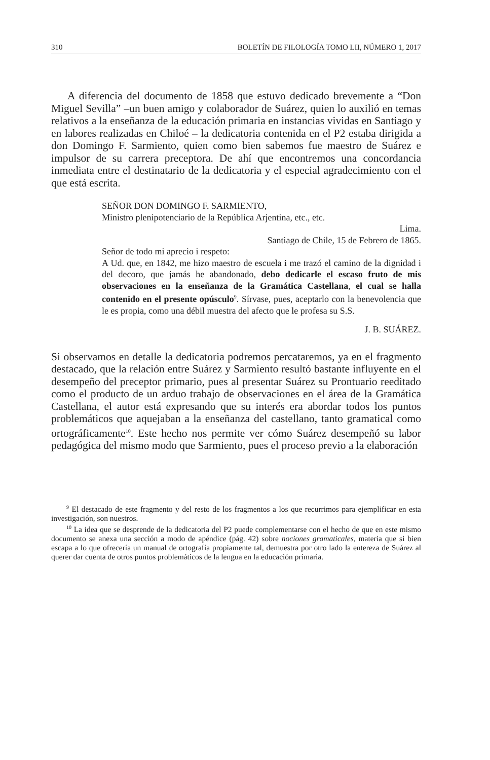310 BOLETÍN DE FILOLOGÍA TOMO LII, NÚMERO 1, 2017
A diferencia del documento de 1858 que estuvo dedicado brevemente a “Don Miguel Sevilla” –un buen amigo y colaborador de Suárez, quien lo auxilió en temas relativos a la enseñanza de la educación primaria en instancias vividas en Santiago y en labores realizadas en Chiloé – la dedicatoria contenida en el P2 estaba dirigida a don Domingo F. Sarmiento, quien como bien sabemos fue maestro de Suárez e impulsor de su carrera preceptora. De ahí que encontremos una concordancia inmediata entre el destinatario de la dedicatoria y el especial agradecimiento con el que está escrita.
SEÑOR DON DOMINGO F. SARMIENTO,
Ministro plenipotenciario de la República Arjentina, etc., etc.
Lima.
Santiago de Chile, 15 de Febrero de 1865.
Señor de todo mi aprecio i respeto:
A Ud. que, en 1842, me hizo maestro de escuela i me trazó el camino de la dignidad i del decoro, que jamás he abandonado, debo dedicarle el escaso fruto de mis observaciones en la enseñanza de la Gramática Castellana, el cual se halla contenido en el presente opúsculo<sup>9</sup>. Sírvase, pues, aceptarlo con la benevolencia que le es propia, como una débil muestra del afecto que le profesa su S.S.
J. B. SUÁREZ.
Si observamos en detalle la dedicatoria podremos percataremos, ya en el fragmento destacado, que la relación entre Suárez y Sarmiento resultó bastante influyente en el desempeño del preceptor primario, pues al presentar Suárez su Prontuario reeditado como el producto de un arduo trabajo de observaciones en el área de la Gramática Castellana, el autor está expresando que su interés era abordar todos los puntos problemáticos que aquejaban a la enseñanza del castellano, tanto gramatical como ortográficamente<sup>10</sup>. Este hecho nos permite ver cómo Suárez desempeñó su labor pedagógica del mismo modo que Sarmiento, pues el proceso previo a la elaboración
<sup>9</sup> El destacado de este fragmento y del resto de los fragmentos a los que recurrimos para ejemplificar en esta investigación, son nuestros.
<sup>10</sup> La idea que se desprende de la dedicatoria del P2 puede complementarse con el hecho de que en este mismo documento se anexa una sección a modo de apéndice (pág. 42) sobre nociones gramaticales, materia que si bien escapa a lo que ofrecería un manual de ortografía propiamente tal, demuestra por otro lado la entereza de Suárez al querer dar cuenta de otros puntos problemáticos de la lengua en la educación primaria.